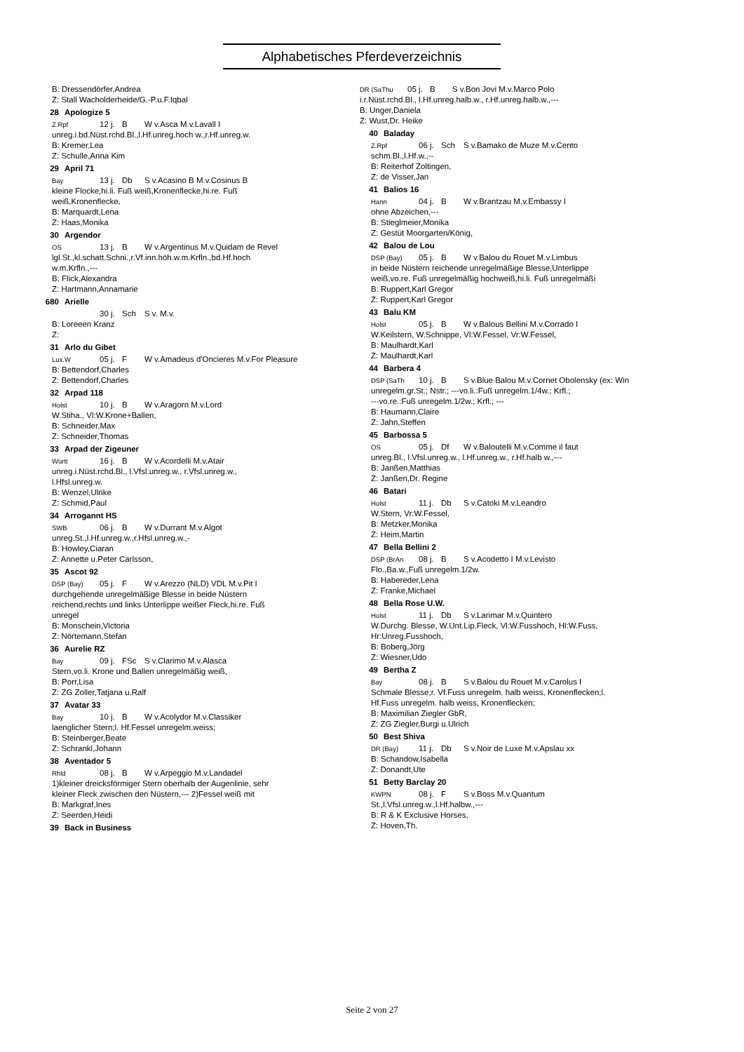Alphabetisches Pferdeverzeichnis
B: Dressendörfer,Andrea
Z: Stall Wacholderheide/G.-P.u.F.Iqbal
28 Apologize 5
Z.Rpf 12 j. B W v.Asca M.v.Lavall I
unreg.i.bd.Nüst.rchd.Bl.,l.Hf.unreg.hoch w.,r.Hf.unreg.w.
B: Kremer,Lea
Z: Schulle,Anna Kim
29 April 71
Bay 13 j. Db S v.Acasino B M.v.Cosinus B
kleine Flocke,hi.li. Fuß weiß,Kronenflecke,hi.re. Fuß
weiß,Kronenflecke,
B: Marquardt,Lena
Z: Haas,Monika
30 Argendor
OS 13 j. B W v.Argentinus M.v.Quidam de Revel
lgl.St.,kl.schatt.Schni.,r.Vf.inn.höh.w.m.Krfln.,bd.Hf.hoch
w.m.Krfln.,---
B: Flick,Alexandra
Z: Hartmann,Annamarie
680 Arielle
30 j. Sch S v. M.v.
B: Loreeen Kranz
Z:
31 Arlo du Gibet
Lux.W 05 j. F W v.Amadeus d'Oncieres M.v.For Pleasure
B: Bettendorf,Charles
Z: Bettendorf,Charles
32 Arpad 118
Holst 10 j. B W v.Aragorn M.v.Lord
W.Stiha., Vl:W.Krone+Ballen,
B: Schneider,Max
Z: Schneider,Thomas
33 Arpad der Zigeuner
Württ 16 j. B W v.Acordelli M.v.Atair
unreg.i.Nüst.rchd.Bl., l.Vfsl.unreg.w., r.Vfsl.unreg.w.,
l.Hfsl.unreg.w.
B: Wenzel,Ulrike
Z: Schmid,Paul
34 Arrogannt HS
SWB 06 j. B W v.Durrant M.v.Algot
unreg.St.,l.Hf.unreg.w.,r.Hfsl.unreg.w.,-
B: Howley,Ciaran
Z: Annette u.Peter Carlsson,
35 Ascot 92
DSP (Bay) 05 j. F W v.Arezzo (NLD) VDL M.v.Pit I
durchgehende unregelmäßige Blesse in beide Nüstern
reichend,rechts und links Unterlippe weißer Fleck,hi.re. Fuß
unregel
B: Monschein,Victoria
Z: Nörtemann,Stefan
36 Aurelie RZ
Bay 09 j. FSc S v.Clarimo M.v.Alasca
Stern,vo.li. Krone und Ballen unregelmäßig weiß,
B: Porr,Lisa
Z: ZG Zoller,Tatjana u.Ralf
37 Avatar 33
Bay 10 j. B W v.Acolydor M.v.Classiker
laenglicher Stern;l. Hf.Fessel unregelm.weiss;
B: Steinberger,Beate
Z: Schrankl,Johann
38 Aventador 5
Rhld 08 j. B W v.Arpeggio M.v.Landadel
1)kleiner dreicksförmiger Stern oberhalb der Augenlinie, sehr
kleiner Fleck zwischen den Nüstern,--- 2)Fessel weiß mit
B: Markgraf,Ines
Z: Seerden,Heidi
39 Back in Business
DR (SaThu 05 j. B S v.Bon Jovi M.v.Marco Polo
i.r.Nüst.rchd.Bl., l.Hf.unreg.halb.w., r.Hf.unreg.halb.w.,---
B: Unger,Daniela
Z: Wust,Dr. Heike
40 Baladay
Z.Rpf 06 j. Sch S v.Bamako de Muze M.v.Cento
schm.Bl.,l.Hf.w.,--
B: Reiterhof Zoltingen,
Z: de Visser,Jan
41 Balios 16
Hann 04 j. B W v.Brantzau M.v.Embassy I
ohne Abzeichen,---
B: Stieglmeier,Monika
Z: Gestüt Moorgarten/König,
42 Balou de Lou
DSP (Bay) 05 j. B W v.Balou du Rouet M.v.Limbus
in beide Nüstern reichende unregelmäßige Blesse,Unterlippe
weiß,vo.re. Fuß unregelmäßig hochweiß,hi.li. Fuß unregelmäßi
B: Ruppert,Karl Gregor
Z: Ruppert,Karl Gregor
43 Balu KM
Holst 05 j. B W v.Balous Bellini M.v.Corrado I
W.Keilstern, W.Schnippe, Vl:W.Fessel, Vr:W.Fessel,
B: Maulhardt,Karl
Z: Maulhardt,Karl
44 Barbera 4
DSP (SaTh 10 j. B S v.Blue Balou M.v.Cornet Obolensky (ex: Win
unregelm.gr.St.; Nstr.; ---vo.li.:Fuß unregelm.1/4w.; Krfl.;
---vo.re.:Fuß unregelm.1/2w.; Krfl.; ---
B: Haumann,Claire
Z: Jahn,Steffen
45 Barbossa 5
OS 05 j. Df W v.Baloutelli M.v.Comme il faut
unreg.Bl., l.Vfsl.unreg.w., l.Hf.unreg.w., r.Hf.halb w.,---
B: Janßen,Matthias
Z: Janßen,Dr. Regine
46 Batari
Holst 11 j. Db S v.Catoki M.v.Leandro
W.Stern, Vr:W.Fessel,
B: Metzker,Monika
Z: Heim,Martin
47 Bella Bellini 2
DSP (BrAn 08 j. B S v.Acodetto I M.v.Levisto
Flo.,Ba.w.,Fuß unregelm.1/2w.
B: Habereder,Lena
Z: Franke,Michael
48 Bella Rose U.W.
Holst 11 j. Db S v.Larimar M.v.Quintero
W.Durchg. Blesse, W.Unt.Lip.Fleck, Vl:W.Fusshoch, Hl:W.Fuss,
Hr:Unreg.Fusshoch,
B: Boberg,Jörg
Z: Wiesner,Udo
49 Bertha Z
Bay 08 j. B S v.Balou du Rouet M.v.Carolus I
Schmale Blesse;r. Vf.Fuss unregelm. halb weiss, Kronenflecken;l.
Hf.Fuss unregelm. halb weiss, Kronenflecken;
B: Maximilian Ziegler GbR,
Z: ZG Ziegler,Burgi u.Ulrich
50 Best Shiva
DR (Bay) 11 j. Db S v.Noir de Luxe M.v.Apslau xx
B: Schandow,Isabella
Z: Donandt,Ute
51 Betty Barclay 20
KWPN 08 j. F S v.Boss M.v.Quantum
St.,l.Vfsl.unreg.w.,l.Hf.halbw.,---
B: R & K Exclusive Horses,
Z: Hoven,Th.
Seite 2 von 27